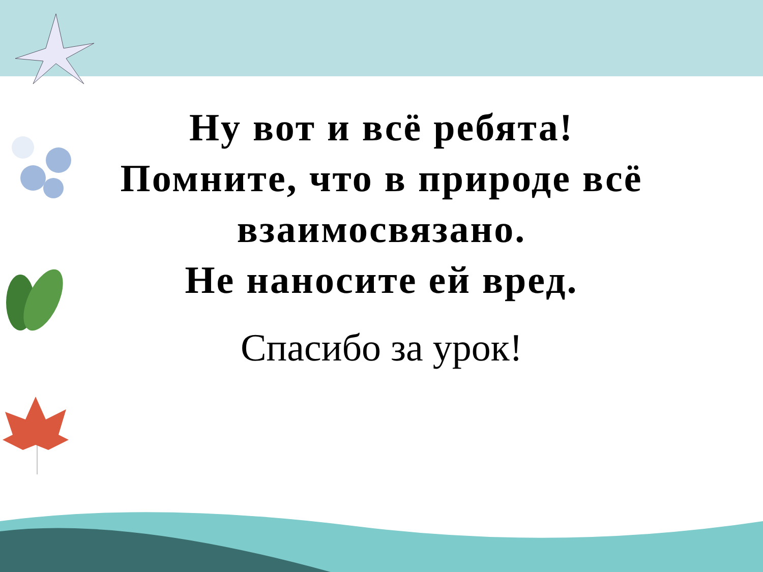Ну вот и всё ребята!
Помните, что в природе всё
взаимосвязано.
Не наносите ей вред.
Спасибо за урок!